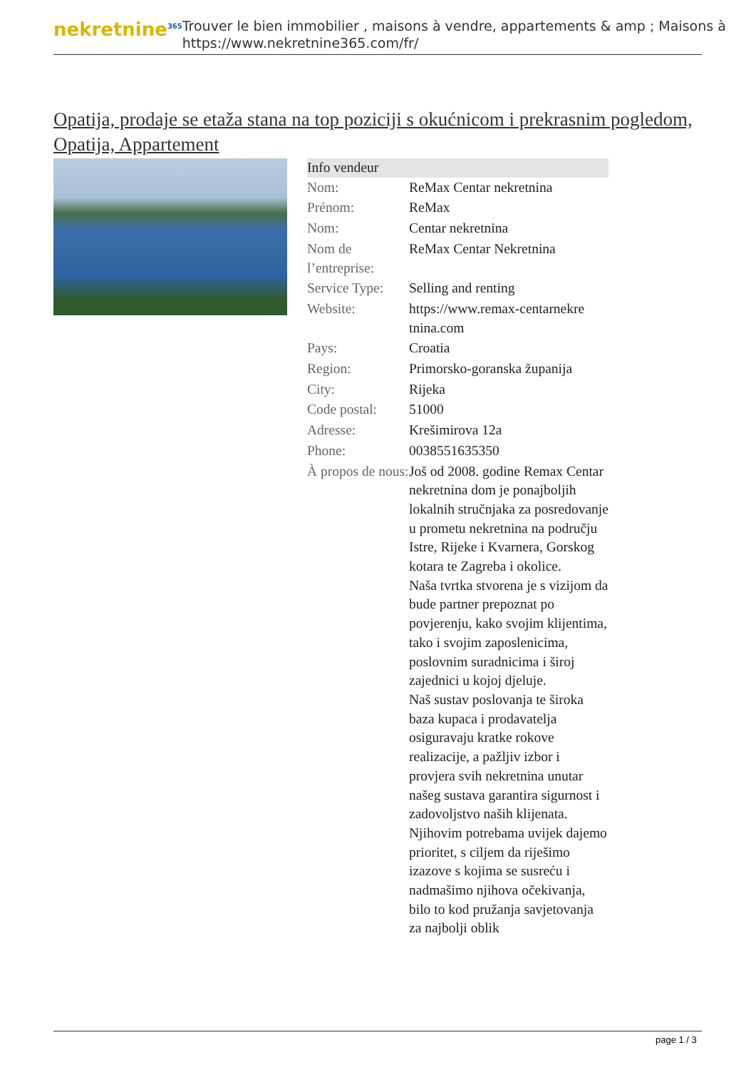nekretnine<sup>365</sup>
Trouver le bien immobilier , maisons à vendre, appartements & amp ; Maisons à
https://www.nekretnine365.com/fr/
Opatija, prodaje se etaža stana na top poziciji s okućnicom i prekrasnim pogledom, Opatija, Appartement
| Info vendeur | |
| --- | --- |
| Nom: | ReMax Centar nekretnina |
| Prénom: | ReMax |
| Nom: | Centar nekretnina |
| Nom de l’entreprise: | ReMax Centar Nekretnina |
| Service Type: | Selling and renting |
| Website: | https://www.remax-centarnekre tnina.com |
| Pays: | Croatia |
| Region: | Primorsko-goranska županija |
| City: | Rijeka |
| Code postal: | 51000 |
| Adresse: | Krešimirova 12a |
| Phone: | 0038551635350 |
| À propos de nous: | Još od 2008. godine Remax Centar nekretnina dom je ponajboljih lokalnih stručnjaka za posredovanje u prometu nekretnina na području Istre, Rijeke i Kvarnera, Gorskog kotara te Zagreba i okolice. Naša tvrtka stvorena je s vizijom da bude partner prepoznat po povjerenju, kako svojim klijentima, tako i svojim zaposlenicima, poslovnim suradnicima i široj zajednici u kojoj djeluje. Naš sustav poslovanja te široka baza kupaca i prodavatelja osiguravaju kratke rokove realizacije, a pažljiv izbor i provjera svih nekretnina unutar našeg sustava garantira sigurnost i zadovoljstvo naših klijenata. Njihovim potrebama uvijek dajemo prioritet, s ciljem da riješimo izazove s kojima se susreću i nadmašimo njihova očekivanja, bilo to kod pružanja savjetovanja za najbolji oblik |
page 1 / 3